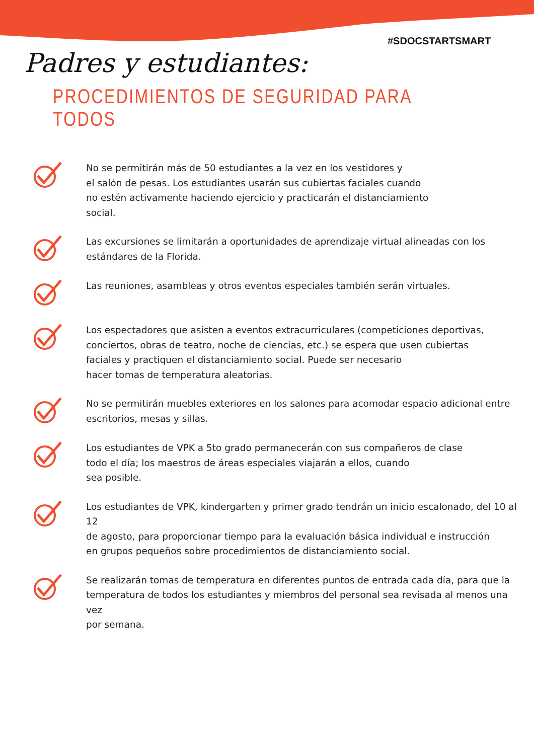#SDOCSTARTSMART
Padres y estudiantes:
PROCEDIMIENTOS DE SEGURIDAD PARA TODOS
No se permitirán más de 50 estudiantes a la vez en los vestidores y
el salón de pesas. Los estudiantes usarán sus cubiertas faciales cuando
no estén activamente haciendo ejercicio y practicarán el distanciamiento
social.
Las excursiones se limitarán a oportunidades de aprendizaje virtual alineadas con los
estándares de la Florida.
Las reuniones, asambleas y otros eventos especiales también serán virtuales.
Los espectadores que asisten a eventos extracurriculares (competiciones deportivas,
conciertos, obras de teatro, noche de ciencias, etc.) se espera que usen cubiertas
faciales y practiquen el distanciamiento social. Puede ser necesario
hacer tomas de temperatura aleatorias.
No se permitirán muebles exteriores en los salones para acomodar espacio adicional entre
escritorios, mesas y sillas.
Los estudiantes de VPK a 5to grado permanecerán con sus compañeros de clase
todo el día; los maestros de áreas especiales viajarán a ellos, cuando
sea posible.
Los estudiantes de VPK, kindergarten y primer grado tendrán un inicio escalonado, del 10 al 12
de agosto, para proporcionar tiempo para la evaluación básica individual e instrucción
en grupos pequeños sobre procedimientos de distanciamiento social.
Se realizarán tomas de temperatura en diferentes puntos de entrada cada día, para que la
temperatura de todos los estudiantes y miembros del personal sea revisada al menos una vez
por semana.